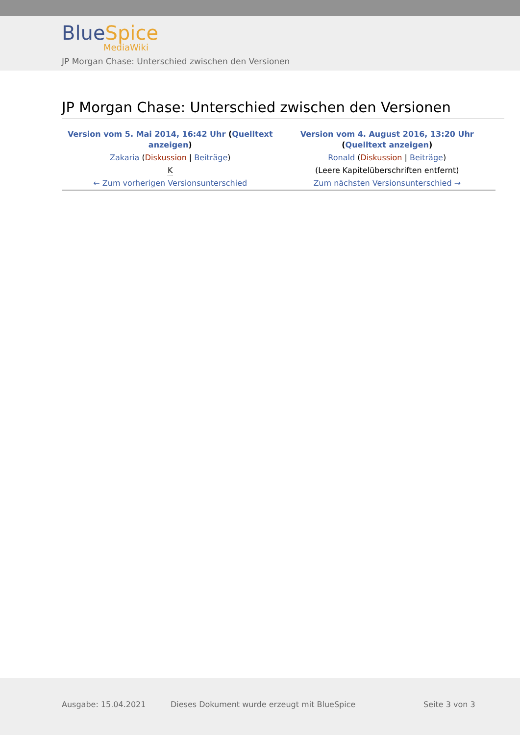BlueSpice
MediaWiki
JP Morgan Chase: Unterschied zwischen den Versionen
JP Morgan Chase: Unterschied zwischen den Versionen
| Version vom 5. Mai 2014, 16:42 Uhr ( Quelltext anzeigen ) | Version vom 4. August 2016, 13:20 Uhr ( Quelltext anzeigen ) |
| Zakaria ( Diskussion / Beiträge ) | Ronald ( Diskussion / Beiträge ) |
| K | (Leere Kapitelüberschriften entfernt) |
| ← Zum vorherigen Versionsunterschied | Zum nächsten Versionsunterschied → |
Ausgabe: 15.04.2021 Dieses Dokument wurde erzeugt mit BlueSpice Seite 3 von 3